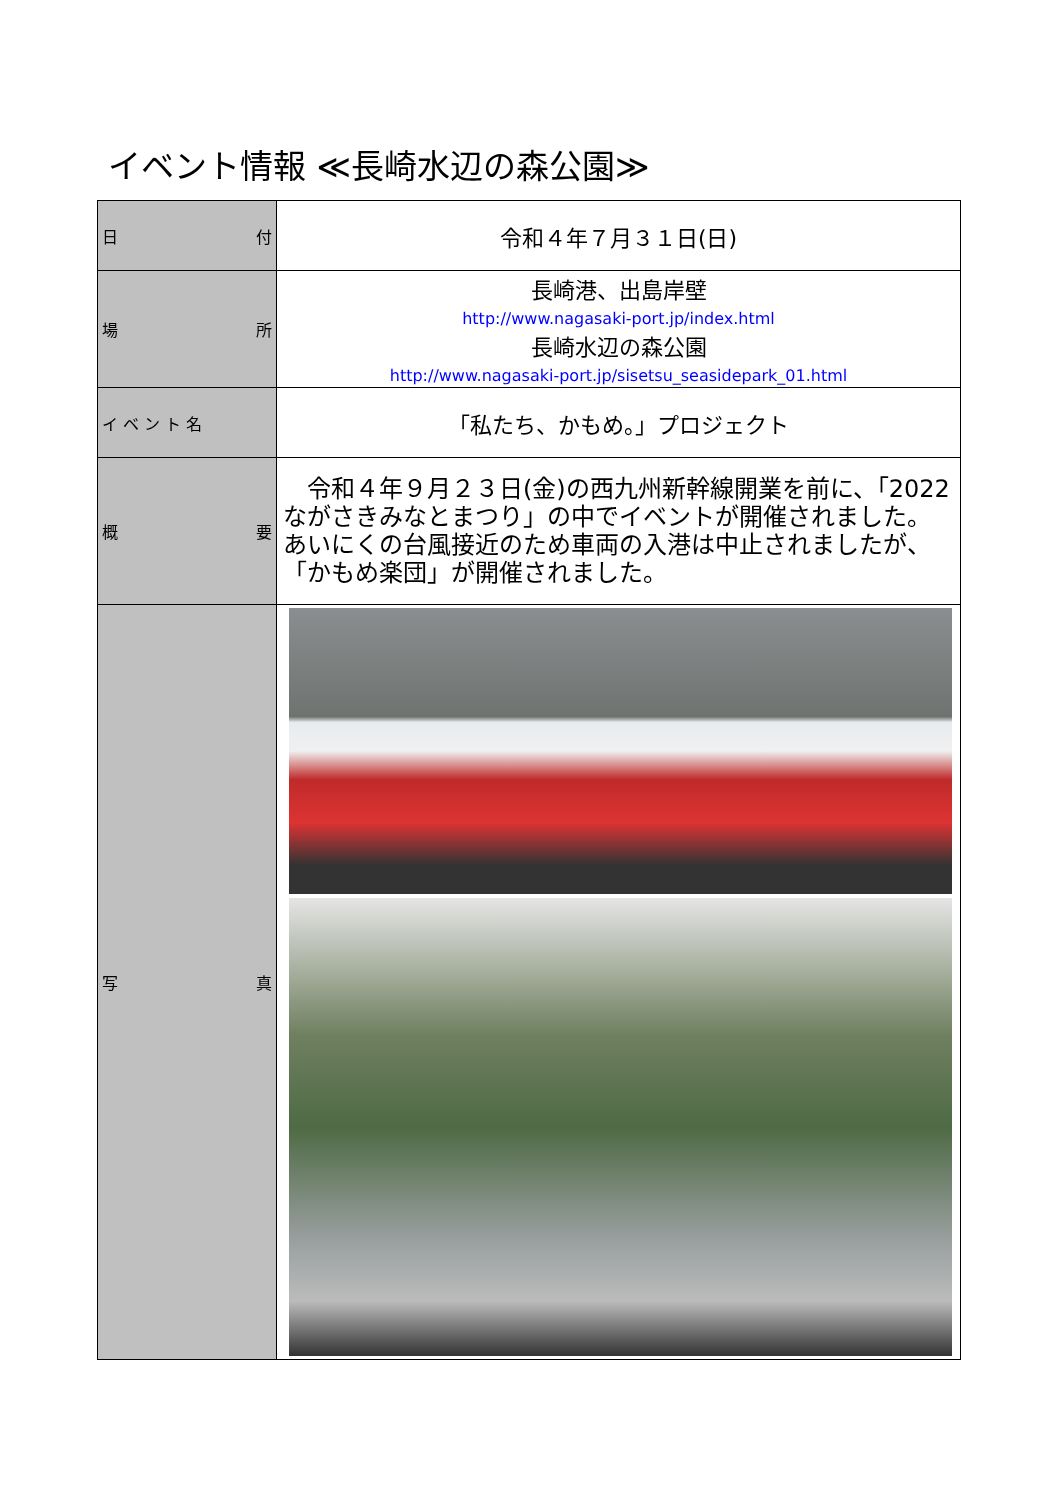イベント情報 ≪長崎水辺の森公園≫
| 日 付 | 令和４年７月３１日(日) |
| 場 所 | 長崎港、出島岸壁 http://www.nagasaki-port.jp/index.html 長崎水辺の森公園 http://www.nagasaki-port.jp/sisetsu_seasidepark_01.html |
| イ ベ ン ト 名 | 「私たち、かもめ。」プロジェクト |
| 概 要 | 令和４年９月２３日(金)の西九州新幹線開業を前に、「2022 ながさきみなとまつり」の中でイベントが開催されました。あいにくの台風接近のため車両の入港は中止されましたが、「かもめ楽団」が開催されました。 |
| 写 真 | |